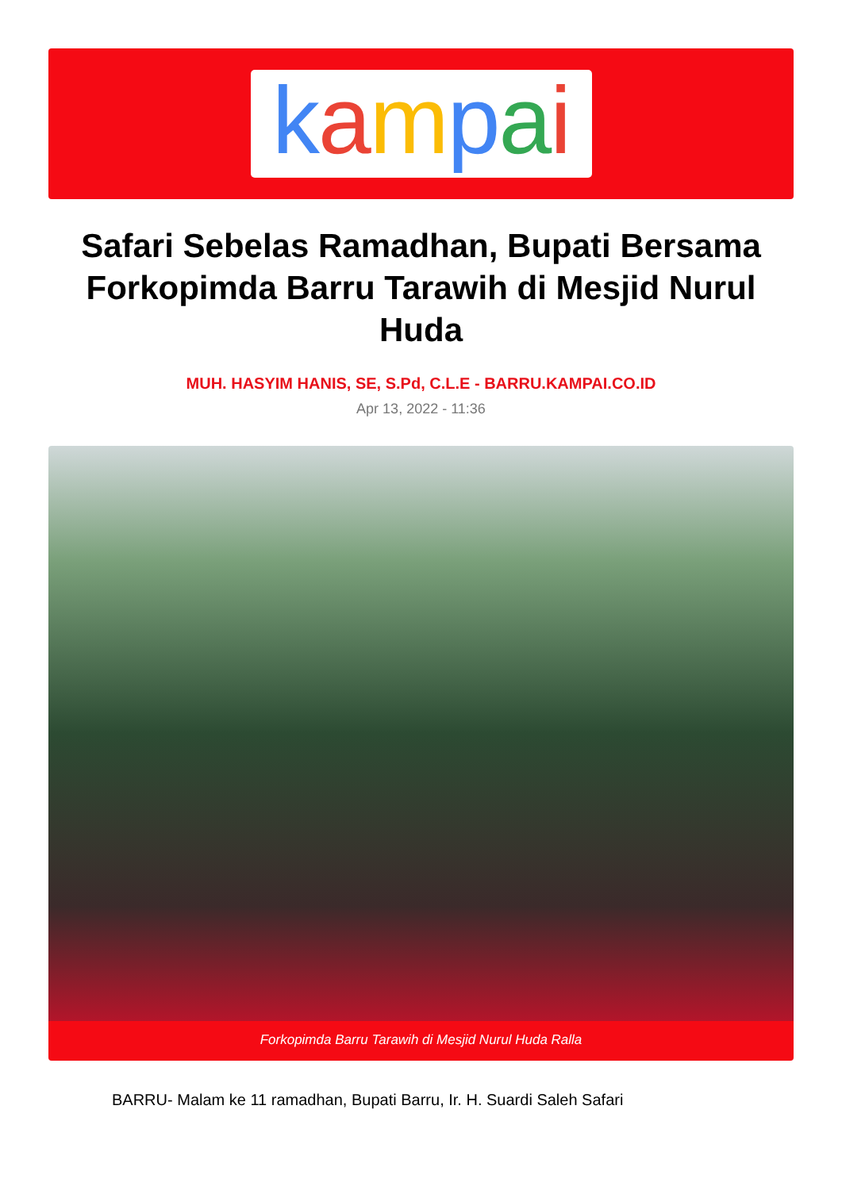kampai
Safari Sebelas Ramadhan, Bupati Bersama Forkopimda Barru Tarawih di Mesjid Nurul Huda
MUH. HASYIM HANIS, SE, S.Pd, C.L.E - BARRU.KAMPAI.CO.ID
Apr 13, 2022 - 11:36
Forkopimda Barru Tarawih di Mesjid Nurul Huda Ralla
BARRU- Malam ke 11 ramadhan, Bupati Barru, Ir. H. Suardi Saleh Safari